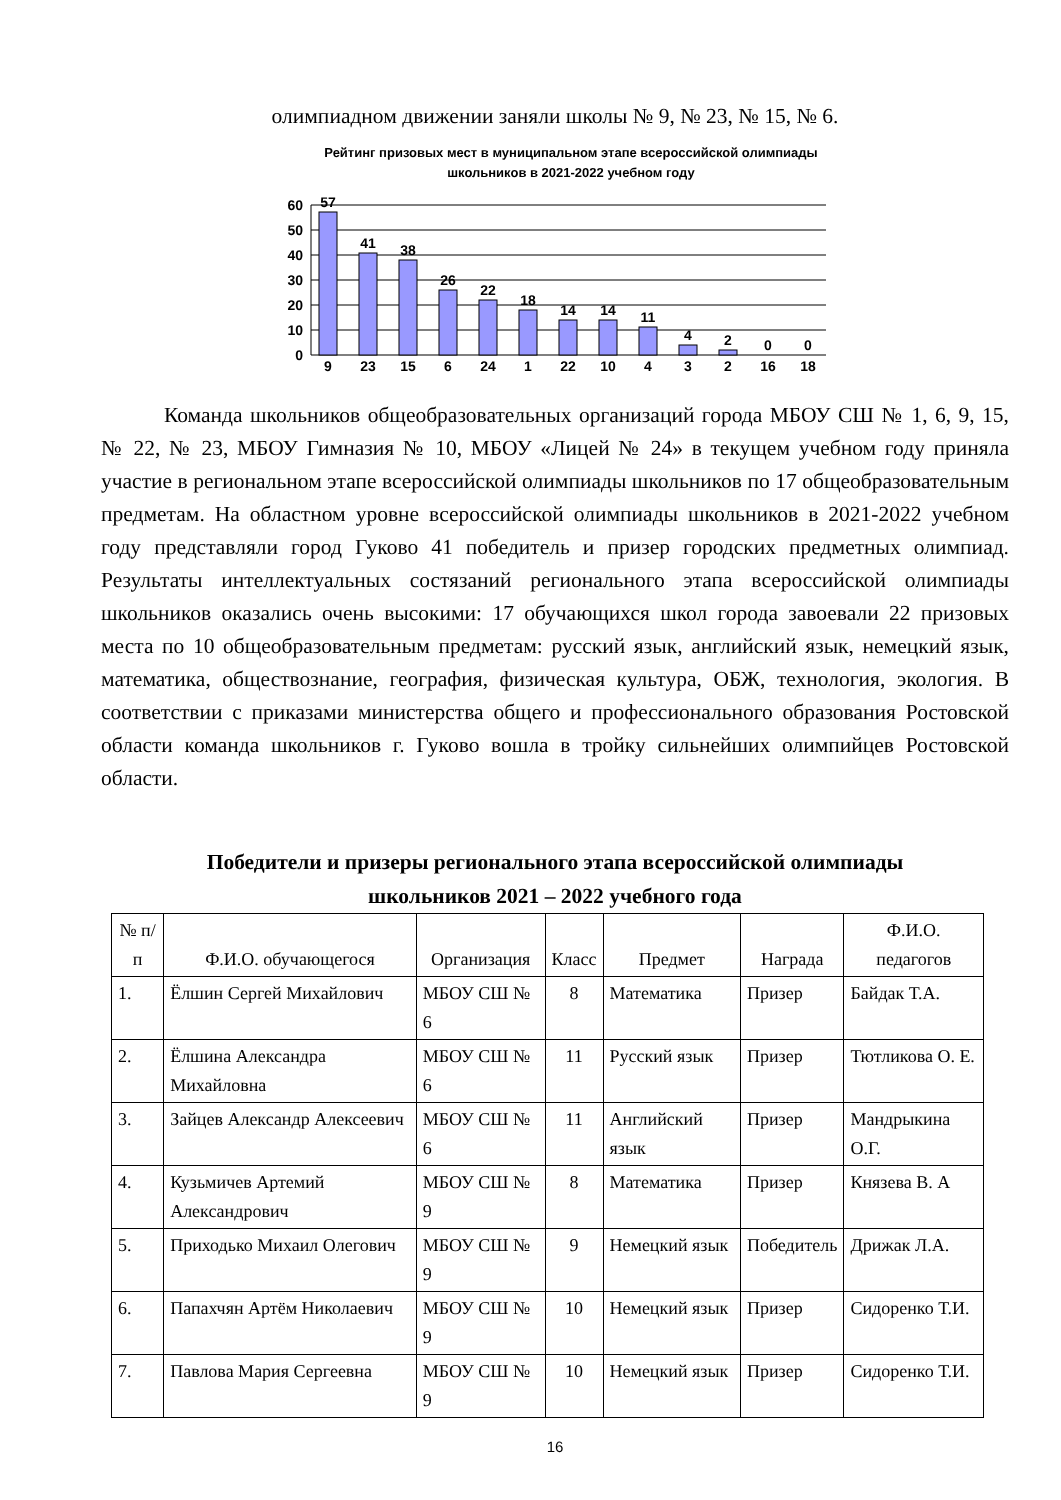олимпиадном движении заняли школы № 9, № 23, № 15, № 6.
Рейтинг призовых мест в муниципальном этапе всероссийской олимпиады школьников в 2021-2022 учебном году
60
50
40
30
20
10
0
57
41
38
26
22
18
14
14
11
4
2
0
0
9
23
15
6
24
1
22
10
4
3
2
16
18
Команда школьников общеобразовательных организаций города МБОУ СШ № 1, 6, 9, 15, № 22, № 23, МБОУ Гимназия № 10, МБОУ «Лицей № 24» в текущем учебном году приняла участие в региональном этапе всероссийской олимпиады школьников по 17 общеобразовательным предметам. На областном уровне всероссийской олимпиады школьников в 2021-2022 учебном году представляли город Гуково 41 победитель и призер городских предметных олимпиад. Результаты интеллектуальных состязаний регионального этапа всероссийской олимпиады школьников оказались очень высокими: 17 обучающихся школ города завоевали 22 призовых места по 10 общеобразовательным предметам: русский язык, английский язык, немецкий язык, математика, обществознание, география, физическая культура, ОБЖ, технология, экология. В соответствии с приказами министерства общего и профессионального образования Ростовской области команда школьников г. Гуково вошла в тройку сильнейших олимпийцев Ростовской области.
Победители и призеры регионального этапа всероссийской олимпиады
школьников 2021 – 2022 учебного года
| № п/п | Ф.И.О. обучающегося | Организация | Класс | Предмет | Награда | Ф.И.О. педагогов |
| --- | --- | --- | --- | --- | --- | --- |
| 1. | Ёлшин Сергей Михайлович | МБОУ СШ № 6 | 8 | Математика | Призер | Байдак Т.А. |
| 2. | Ёлшина Александра Михайловна | МБОУ СШ № 6 | 11 | Русский язык | Призер | Тютликова О. Е. |
| 3. | Зайцев Александр Алексеевич | МБОУ СШ № 6 | 11 | Английский язык | Призер | Мандрыкина О.Г. |
| 4. | Кузьмичев Артемий Александрович | МБОУ СШ № 9 | 8 | Математика | Призер | Князева В. А |
| 5. | Приходько Михаил Олегович | МБОУ СШ № 9 | 9 | Немецкий язык | Победитель | Дрижак Л.А. |
| 6. | Папахчян Артём Николаевич | МБОУ СШ № 9 | 10 | Немецкий язык | Призер | Сидоренко Т.И. |
| 7. | Павлова Мария Сергеевна | МБОУ СШ № 9 | 10 | Немецкий язык | Призер | Сидоренко Т.И. |
16